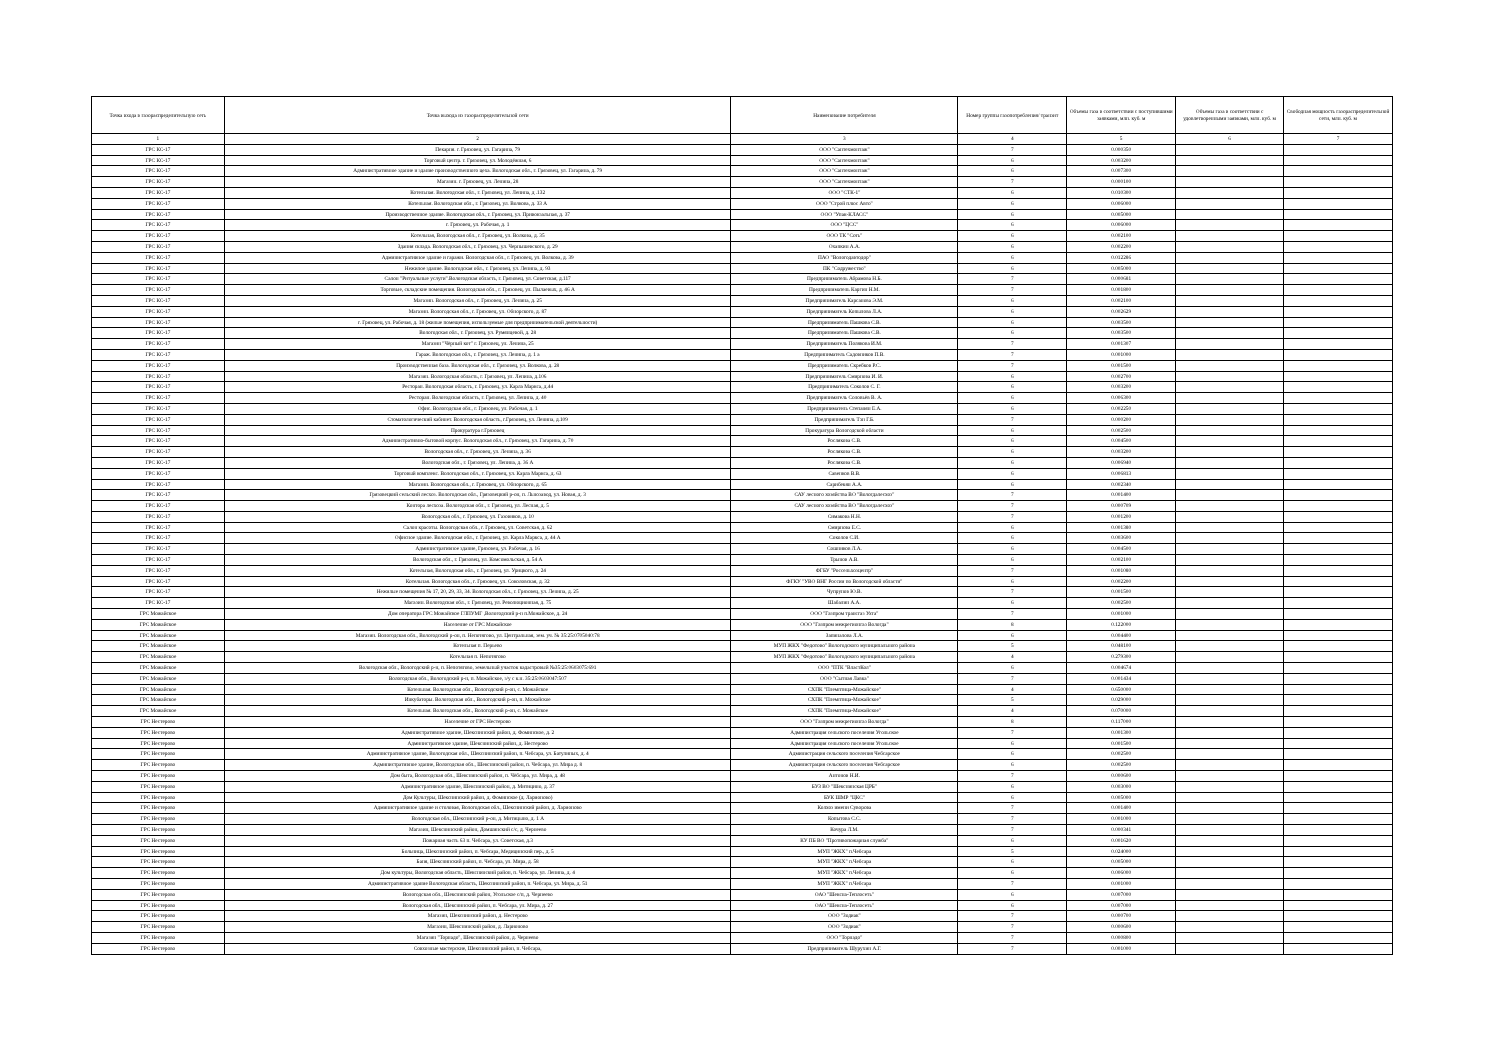| Точка входа в газораспределительную сеть | Точка выхода из газораспределительной сети | Наименование потребителя | Номер группы газопотребления/ транзит | Объемы газа в соответствии с поступившими заявками, млн. куб. м | Объемы газа в соответствии с удовлетворенными заявками, млн. куб. м | Свободная мощность газораспределительной сети, млн. куб. м |
| --- | --- | --- | --- | --- | --- | --- |
| 1 | 2 | 3 | 4 | 5 | 6 | 7 |
| ГРС КС-17 | Пекарня. г. Грязовец, ул. Гагарина, 79 | ООО "Сантехмонтаж" | 7 | 0.000350 | | |
| ГРС КС-17 | Торговый центр. г. Грязовец, ул. Молодёжная, 6 | ООО "Сантехмонтаж" | 6 | 0.003200 | | |
| ГРС КС-17 | Административное здание и здание производственного цеха. Вологодская обл., г. Грязовец, ул. Гагарина, д. 79 | ООО "Сантехмонтаж" | 6 | 0.007300 | | |
| ГРС КС-17 | Магазин. г. Грязовец, ул. Ленина, 28 | ООО "Сантехмонтаж" | 7 | 0.000100 | | |
| ГРС КС-17 | Котельная. Вологодская обл., г. Грязовец, ул. Ленина, д .132 | ООО "СТК-1" | 6 | 0.010300 | | |
| ГРС КС-17 | Котельная. Вологодская обл., г. Грязовец, ул. Волкова, д. 33 А | ООО "Строй плюс Авто" | 6 | 0.006000 | | |
| ГРС КС-17 | Производственное здание. Вологодская обл., г. Грязовец, ул. Привокзальная, д. 37 | ООО "Упак-КЛАСС" | 6 | 0.005000 | | |
| ГРС КС-17 | г. Грязовец, ул. Рабочая, д. 1 | ООО "ЦСС" | 6 | 0.006000 | | |
| ГРС КС-17 | Котельная, Вологодская обл., г. Грязовец, ул. Волкова, д. 35 | ООО ТК "Соть" | 6 | 0.002100 | | |
| ГРС КС-17 | Здания склада. Вологодская обл., г. Грязовец, ул. Чернышевского, д. 29 | Охапкин А.А. | 6 | 0.002200 | | |
| ГРС КС-17 | Административное здание и гаражи. Вологодская обл., г. Грязовец, ул. Волкова, д. 39 | ПАО "Вологодавтодор" | 6 | 0.012286 | | |
| ГРС КС-17 | Нежилое здание. Вологодская обл., г. Грязовец, ул. Ленина, д. 93 | ПК "Содружество" | 6 | 0.005000 | | |
| ГРС КС-17 | Салон "Ритуальные услуги".Вологодская область, г. Грязовец, ул. Советская, д.117 | Предприниматель Абрамова Н.Б. | 7 | 0.000681 | | |
| ГРС КС-17 | Торговые, складские помещения. Вологодская обл., г. Грязовец, ул. Пылаевых, д. 46 А | Предприниматель Каргин Н.М. | 7 | 0.001800 | | |
| ГРС КС-17 | Магазин. Вологодская обл., г. Грязовец, ул. Ленина, д. 25 | Предприниматель Карсанова Э.М. | 6 | 0.002100 | | |
| ГРС КС-17 | Магазин. Вологодская обл., г. Грязовец, ул. Обнорского, д. 87 | Предприниматель Копылова Л.А. | 6 | 0.002629 | | |
| ГРС КС-17 | г. Грязовец, ул. Рабочая, д. 18 (жилые помещения, используемые для предпринимательской деятельности) | Предприниматель Пашкова С.В. | 6 | 0.003500 | | |
| ГРС КС-17 | Вологодская обл., г. Грязовец, ул. Румянцевой, д. 28 | Предприниматель Пашкова С.В. | 6 | 0.003500 | | |
| ГРС КС-17 | Магазин "Чёрный кот" г. Грязовец, ул. Ленина, 25 | Предприниматель Полякова И.М. | 7 | 0.001307 | | |
| ГРС КС-17 | Гараж. Вологодская обл., г. Грязовец, ул. Ленина, д. 1 а | Предприниматель Садовников П.В. | 7 | 0.001000 | | |
| ГРС КС-17 | Производственная база. Вологодская обл., г. Грязовец, ул. Волкова, д. 28 | Предприниматель Скребков Р.С. | 7 | 0.001500 | | |
| ГРС КС-17 | Магазин. Вологодская область, г. Грязовец, ул. Ленина, д.106 | Предприниматель Смирнова И. И. | 6 | 0.002700 | | |
| ГРС КС-17 | Ресторан. Вологодская область, г. Грязовец, ул. Карла Маркса, д.44 | Предприниматель Соколов С. Г. | 6 | 0.003200 | | |
| ГРС КС-17 | Ресторан. Вологодская область, г. Грязовец, ул. Ленина, д. 40 | Предприниматель Соловьёв В. А. | 6 | 0.006300 | | |
| ГРС КС-17 | Офис. Вологодская обл., г. Грязовец, ул. Рабочая, д. 1 | Предприниматель Степанян Е.А. | 6 | 0.002250 | | |
| ГРС КС-17 | Стоматологический кабинет. Вологодская область, г.Грязовец, ул. Ленина, д.109 | Предприниматель Тэн Г.Б. | 7 | 0.000200 | | |
| ГРС КС-17 | Прокуратура г.Грязовец | Прокуратура Вологодской области | 6 | 0.002500 | | |
| ГРС КС-17 | Административно-бытовой корпус. Вологодская обл., г. Грязовец, ул. Гагарина, д. 70 | Рослякова С.В. | 6 | 0.004500 | | |
| ГРС КС-17 | Вологодская обл., г. Грязовец, ул. Ленина, д. 36 | Рослякова С.В. | 6 | 0.003200 | | |
| ГРС КС-17 | Вологодская обл., г. Грязовец, ул. Ленина, д. 36 А | Рослякова С.В. | 6 | 0.006940 | | |
| ГРС КС-17 | Торговый комплекс. Вологодская обл., г. Грязовец, ул. Карла Маркса, д. 63 | Савенков В.В. | 6 | 0.006813 | | |
| ГРС КС-17 | Магазин. Вологодская обл., г. Грязовец, ул. Обнорского, д. 65 | Сарибекян А.А. | 6 | 0.002340 | | |
| ГРС КС-17 | Грязовецкий сельский лесхоз. Вологодская обл., Грязовецкий р-он, п. Льнозавод, ул. Новая, д. 3 | САУ лесного хозяйства ВО "Вологдалесхоз" | 7 | 0.001400 | | |
| ГРС КС-17 | Контора лесхоза. Вологодская обл., г. Грязовец, ул. Лесная, д. 5 | САУ лесного хозяйства ВО "Вологдалесхоз" | 7 | 0.000709 | | |
| ГРС КС-17 | Вологодская обл., г. Грязовец, ул. Газовиков, д. 10 | Симакова Н.Н. | 7 | 0.001200 | | |
| ГРС КС-17 | Салон красоты. Вологодская обл., г. Грязовец, ул. Советская, д. 62 | Смирнова Е.С. | 6 | 0.001380 | | |
| ГРС КС-17 | Офисное здание. Вологодская обл., г. Грязовец, ул. Карла Маркса, д. 44 А | Соколов С.И. | 6 | 0.003600 | | |
| ГРС КС-17 | Административное здание, Грязовец, ул. Рабочая, д. 16 | Сошников Л.А. | 6 | 0.004500 | | |
| ГРС КС-17 | Вологодская обл., г. Грязовец, ул. Комсомольская, д. 54 А | Трынов А.В. | 6 | 0.002100 | | |
| ГРС КС-17 | Котельная, Вологодская обл., г. Грязовец, ул. Урицкого, д. 24 | ФГБУ "Россельхозцентр" | 7 | 0.001080 | | |
| ГРС КС-17 | Котельная. Вологодская обл., г. Грязовец, ул. Соколовская, д. 32 | ФГКУ "УВО ВНГ России по Вологодской области" | 6 | 0.002200 | | |
| ГРС КС-17 | Нежилые помещения № 17, 20, 29, 33, 34. Вологодская обл., г. Грязовец, ул. Ленина, д. 25 | Чупрунов Ю.В. | 7 | 0.001500 | | |
| ГРС КС-17 | Магазин. Вологодская обл., г. Грязовец, ул. Революционная, д. 75 | Шабалин А.А. | 6 | 0.002500 | | |
| ГРС Можайское | Дом оператора ГРС Можайское ГЛПУМГ ,Вологодский р-н п.Можайское, д. 24 | ООО "Газпром трансгаз Ухта" | 7 | 0.001000 | | |
| ГРС Можайское | Население от ГРС Можайское | ООО "Газпром межрегионгаз Вологда" | 8 | 0.122000 | | |
| ГРС Можайское | Магазин. Вологодская обл., Вологодский р-он, п. Непотягово, ул. Центральная, зем. уч. № 35:25:0705040:78 | Запиналова Л.А. | 6 | 0.004400 | | |
| ГРС Можайское | Котельная п. Перьево | МУП ЖКХ "Федотово" Вологодского муниципального района | 5 | 0.048100 | | |
| ГРС Можайское | Котельная п. Непотягово | МУП ЖКХ "Федотово" Вологодского муниципального района | 4 | 0.279300 | | |
| ГРС Можайское | Вологодская обл., Вологодский р-н, п. Непотягово, земельный участок кадастровый №35:25:0603075:691 | ООО "ПТК "ВластКол" | 6 | 0.004674 | | |
| ГРС Можайское | Вологодская обл., Вологодский р-н, п. Можайское, з/у с к.н. 35:25:0603047:507 | ООО "Сытная Лавка" | 7 | 0.001434 | | |
| ГРС Можайское | Котельная. Вологодская обл., Вологодский р-он, с. Можайское | СХПК "Племптица-Можайское" | 4 | 0.650000 | | |
| ГРС Можайское | Инкубаторы. Вологодская обл., Вологодский р-он, п. Можайское | СХПК "Племптица-Можайское" | 5 | 0.029000 | | |
| ГРС Можайское | Котельная. Вологодская обл., Вологодский р-он, с. Можайское | СХПК "Племптица-Можайское" | 4 | 0.070000 | | |
| ГРС Нестерово | Население от ГРС Нестерово | ООО "Газпром межрегионгаз Вологда" | 8 | 0.117000 | | |
| ГРС Нестерово | Административное здание, Шекснинский район, д. Фоминское, д. 2 | Администрация сельского поселения Угольское | 7 | 0.001300 | | |
| ГРС Нестерово | Административное здание, Шекснинский район, д. Нестерово | Администрация сельского поселения Угольское | 6 | 0.001500 | | |
| ГРС Нестерово | Административное здание, Вологодская обл., Шекснинский район, п. Чебсара, ул. Батулиных, д. 4 | Администрация сельского поселения Чебсарское | 6 | 0.002500 | | |
| ГРС Нестерово | Административное здание, Вологодская обл., Шекснинский район, п. Чебсара, ул. Мира д. 8 | Администрация сельского поселения Чебсарское | 6 | 0.002500 | | |
| ГРС Нестерово | Дом быта, Вологодская обл., Шекснинский район, п. Чёбсара, ул. Мира, д. 48 | Антонов Н.И. | 7 | 0.000600 | | |
| ГРС Нестерово | Административное здание, Шекснинский район, д. Митицино, д. 37 | БУЗ ВО "Шекснинская ЦРБ" | 6 | 0.003000 | | |
| ГРС Нестерово | Дом Культуры, Шекснинский район, д. Фоминское (д. Ларионово) | БУК ШМР "ЦКС" | 6 | 0.005000 | | |
| ГРС Нестерово | Административное здание и столовая, Вологодская обл., Шекснинский район, д. Ларионово | Колхоз имени Суворова | 7 | 0.001400 | | |
| ГРС Нестерово | Вологодская обл., Шекснинский р-он, д. Митицыно, д. 1 А | Копытова С.С. | 7 | 0.001000 | | |
| ГРС Нестерово | Магазин, Шекснинский район, Домшинский с/с, д. Чернеево | Кочура Л.М. | 7 | 0.000341 | | |
| ГРС Нестерово | Пожарная часть 63 п. Чебсара, ул. Советская, д.3 | КУ ПБ ВО "Противопожарная служба" | 6 | 0.001620 | | |
| ГРС Нестерово | Больница, Шекснинский район, п. Чебсара, Медицинский пер., д. 5 | МУП "ЖКХ" п.Чебсара | 5 | 0.024000 | | |
| ГРС Нестерово | Баня, Шекснинский район, п. Чебсара, ул. Мира, д. 58 | МУП "ЖКХ" п.Чебсара | 6 | 0.005000 | | |
| ГРС Нестерово | Дом культуры, Вологодская область, Шекснинский район, п. Чебсара, ул. Ленина, д. 4 | МУП "ЖКХ" п.Чебсара | 6 | 0.006000 | | |
| ГРС Нестерово | Административное здание Вологодская область, Шекснинский район, п. Чебсара, ул. Мира, д. 51 | МУП "ЖКХ" п.Чебсара | 7 | 0.001000 | | |
| ГРС Нестерово | Вологодская обл., Шекснинский район, Угольское с/п, д. Чернеево | ОАО "Шексна-Теплосеть" | 6 | 0.007000 | | |
| ГРС Нестерово | Вологодская обл., Шекснинский район, п. Чебсара, ул. Мира, д. 27 | ОАО "Шексна-Теплосеть" | 6 | 0.007000 | | |
| ГРС Нестерово | Магазин, Шекснинский район, д. Нестерово | ООО "Зодиак" | 7 | 0.000700 | | |
| ГРС Нестерово | Магазин, Шекснинский район, д. Ларионово | ООО "Зодиак" | 7 | 0.000600 | | |
| ГРС Нестерово | Магазин "Торнадо", Шекснинский район, д. Чернеево | ООО "Торнадо" | 7 | 0.000800 | | |
| ГРС Нестерово | Совхозные мастерские, Шекснинский район, п. Чебсара, | Предприниматель Шурухин А.Г. | 7 | 0.001000 | | |